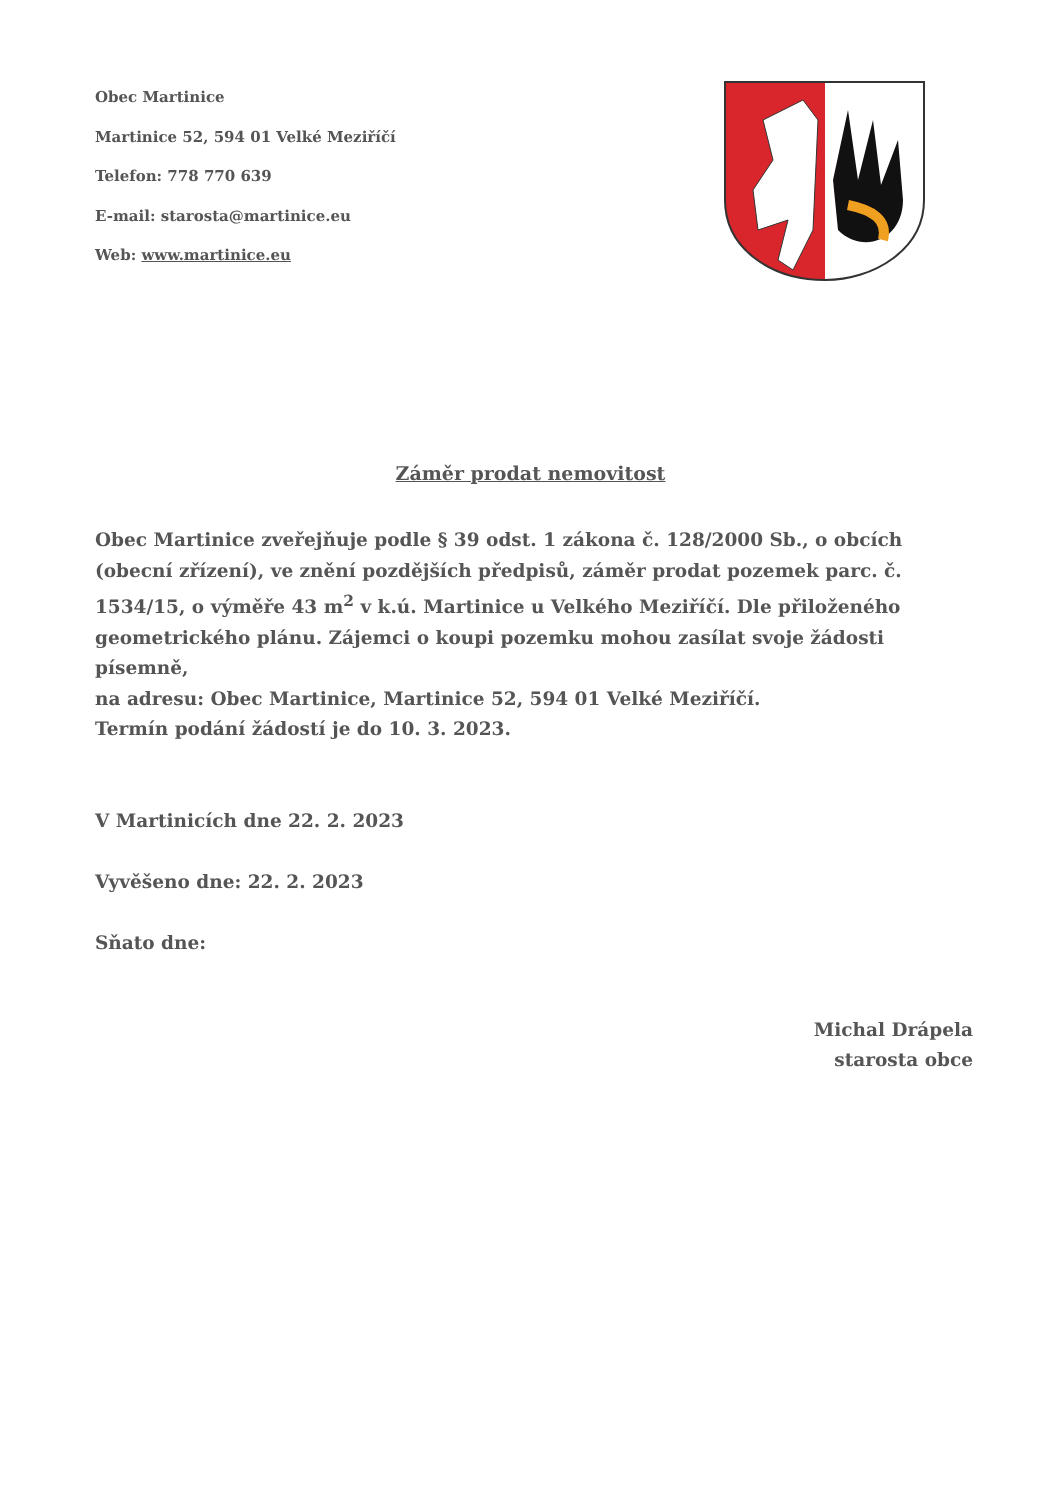Obec Martinice
Martinice 52, 594 01 Velké Meziříčí
Telefon: 778 770 639
E-mail: starosta@martinice.eu
Web: www.martinice.eu
Záměr prodat nemovitost
Obec Martinice zveřejňuje podle § 39 odst. 1 zákona č. 128/2000 Sb., o obcích (obecní zřízení), ve znění pozdějších předpisů, záměr prodat pozemek parc. č. 1534/15, o výměře 43 m<sup>2</sup> v k.ú. Martinice u Velkého Meziříčí. Dle přiloženého geometrického plánu. Zájemci o koupi pozemku mohou zasílat svoje žádosti písemně,
na adresu: Obec Martinice, Martinice 52, 594 01 Velké Meziříčí.
Termín podání žádostí je do 10. 3. 2023.
V Martinicích dne 22. 2. 2023
Vyvěšeno dne: 22. 2. 2023
Sňato dne:
Michal Drápela
starosta obce